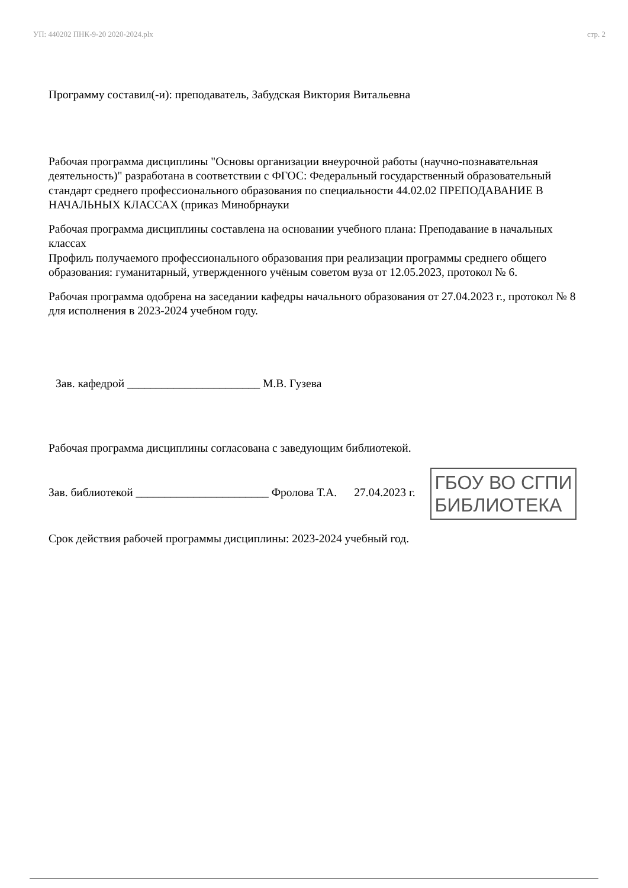УП: 440202 ПНК-9-20 2020-2024.plx стр. 2
Программу составил(-и): преподаватель, Забудская Виктория Витальевна
Рабочая программа дисциплины "Основы организации внеурочной работы (научно-познавательная деятельность)" разработана в соответствии с ФГОС: Федеральный государственный образовательный стандарт среднего профессионального образования по специальности 44.02.02 ПРЕПОДАВАНИЕ В НАЧАЛЬНЫХ КЛАССАХ (приказ Минобрнауки
Рабочая программа дисциплины составлена на основании учебного плана: Преподавание в начальных классах
Профиль получаемого профессионального образования при реализации программы среднего общего образования: гуманитарный, утвержденного учёным советом вуза от 12.05.2023, протокол № 6.
Рабочая программа одобрена на заседании кафедры начального образования от 27.04.2023 г., протокол № 8 для исполнения в 2023-2024 учебном году.
Зав. кафедрой _______________________ М.В. Гузева
Рабочая программа дисциплины согласована с заведующим библиотекой.
Зав. библиотекой _______________________ Фролова Т.А. 27.04.2023 г. ГБОУ ВО СГПИ
БИБЛИОТЕКА
Срок действия рабочей программы дисциплины: 2023-2024 учебный год.